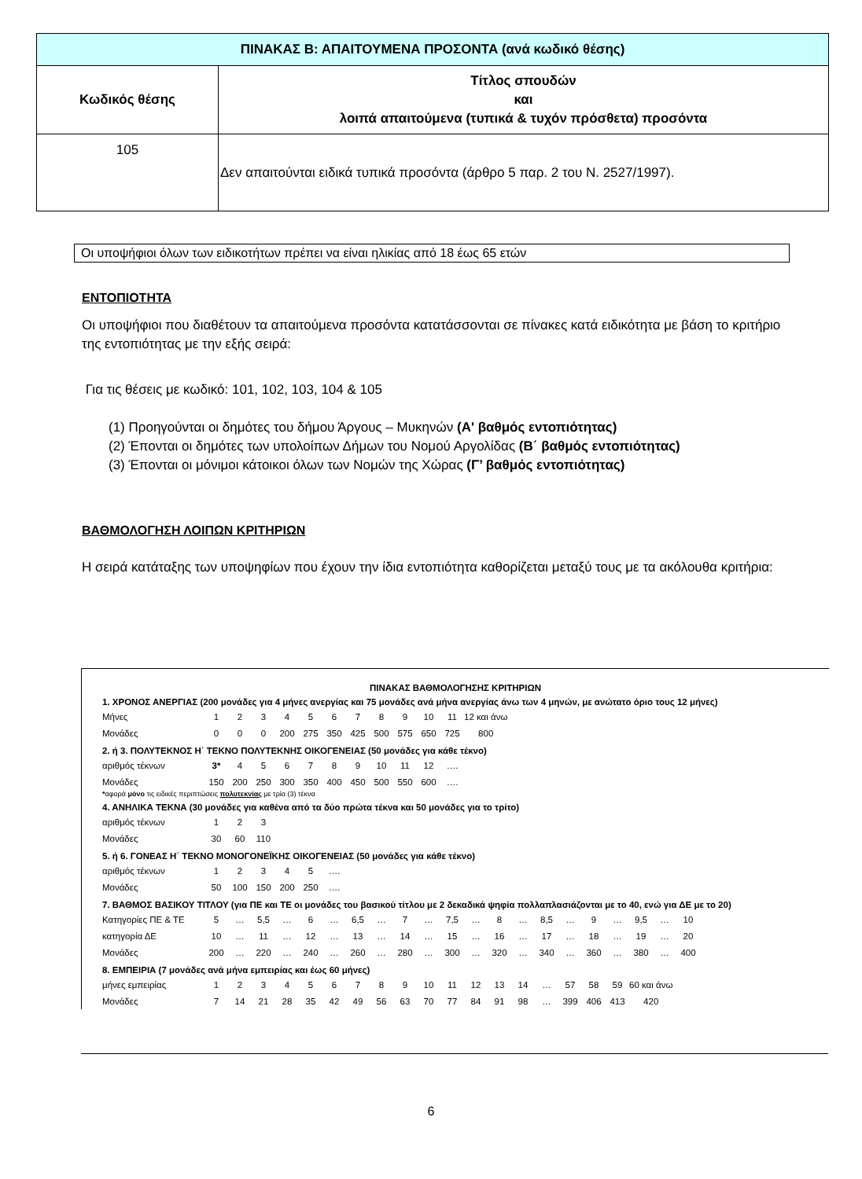| ΠΙΝΑΚΑΣ Β: ΑΠΑΙΤΟΥΜΕΝΑ ΠΡΟΣΟΝΤΑ (ανά κωδικό θέσης) | |
| --- | --- |
| Κωδικός θέσης | Τίτλος σπουδών και λοιπά απαιτούμενα (τυπικά & τυχόν πρόσθετα) προσόντα |
| 105 | Δεν απαιτούνται ειδικά τυπικά προσόντα (άρθρο 5 παρ. 2 του Ν. 2527/1997). |
Οι υποψήφιοι όλων των ειδικοτήτων πρέπει να είναι ηλικίας από 18 έως 65 ετών
ΕΝΤΟΠΙΟΤΗΤΑ
Οι υποψήφιοι που διαθέτουν τα απαιτούμενα προσόντα κατατάσσονται σε πίνακες κατά ειδικότητα με βάση το κριτήριο της εντοπιότητας με την εξής σειρά:
Για τις θέσεις με κωδικό: 101, 102, 103, 104 & 105
(1) Προηγούνται οι δημότες του δήμου Άργους – Μυκηνών (Α' βαθμός εντοπιότητας)
(2) Έπονται οι δημότες των υπολοίπων Δήμων του Νομού Αργολίδας (Β΄ βαθμός εντοπιότητας)
(3) Έπονται οι μόνιμοι κάτοικοι όλων των Νομών της Χώρας (Γ’ βαθμός εντοπιότητας)
ΒΑΘΜΟΛΟΓΗΣΗ ΛΟΙΠΩΝ ΚΡΙΤΗΡΙΩΝ
Η σειρά κατάταξης των υποψηφίων που έχουν την ίδια εντοπιότητα καθορίζεται μεταξύ τους με τα ακόλουθα κριτήρια:
ΠΙΝΑΚΑΣ ΒΑΘΜΟΛΟΓΗΣΗΣ ΚΡΙΤΗΡΙΩΝ
1. ΧΡΟΝΟΣ ΑΝΕΡΓΙΑΣ (200 μονάδες για 4 μήνες ανεργίας και 75 μονάδες ανά μήνα ανεργίας άνω των 4 μηνών, με ανώτατο όριο τους 12 μήνες)
| Μήνες | 1 | 2 | 3 | 4 | 5 | 6 | 7 | 8 | 9 | 10 | 11 | 12 και άνω |
| Μονάδες | 0 | 0 | 0 | 200 | 275 | 350 | 425 | 500 | 575 | 650 | 725 | 800 |
2. ή 3. ΠΟΛΥΤΕΚΝΟΣ Η΄ ΤΕΚΝΟ ΠΟΛΥΤΕΚΝΗΣ ΟΙΚΟΓΕΝΕΙΑΣ (50 μονάδες για κάθε τέκνο)
| αριθμός τέκνων | 3* | 4 | 5 | 6 | 7 | 8 | 9 | 10 | 11 | 12 | …. |
| Μονάδες | 150 | 200 | 250 | 300 | 350 | 400 | 450 | 500 | 550 | 600 | …. |
*αφορά μόνο τις ειδικές περιπτώσεις πολυτεκνίας με τρία (3) τέκνα
4. ΑΝΗΛΙΚΑ ΤΕΚΝΑ (30 μονάδες για καθένα από τα δύο πρώτα τέκνα και 50 μονάδες για το τρίτο)
| αριθμός τέκνων | 1 | 2 | 3 |
| Μονάδες | 30 | 60 | 110 |
5. ή 6. ΓΟΝΕΑΣ Η΄ ΤΕΚΝΟ ΜΟΝΟΓΟΝΕΪΚΗΣ ΟΙΚΟΓΕΝΕΙΑΣ (50 μονάδες για κάθε τέκνο)
| αριθμός τέκνων | 1 | 2 | 3 | 4 | 5 | …. |
| Μονάδες | 50 | 100 | 150 | 200 | 250 | …. |
7. ΒΑΘΜΟΣ ΒΑΣΙΚΟΥ ΤΙΤΛΟΥ (για ΠΕ και ΤΕ οι μονάδες του βασικού τίτλου με 2 δεκαδικά ψηφία πολλαπλασιάζονται με το 40, ενώ για ΔΕ με το 20)
| Κατηγορίες ΠΕ & ΤΕ | 5 | … | 5,5 | … | 6 | … | 6,5 | … | 7 | … | 7,5 | … | 8 | … | 8,5 | … | 9 | … | 9,5 | … | 10 |
| κατηγορία ΔΕ | 10 | … | 11 | … | 12 | … | 13 | … | 14 | … | 15 | … | 16 | … | 17 | … | 18 | … | 19 | … | 20 |
| Μονάδες | 200 | … | 220 | … | 240 | … | 260 | … | 280 | … | 300 | … | 320 | … | 340 | … | 360 | … | 380 | … | 400 |
8. ΕΜΠΕΙΡΙΑ (7 μονάδες ανά μήνα εμπειρίας και έως 60 μήνες)
| μήνες εμπειρίας | 1 | 2 | 3 | 4 | 5 | 6 | 7 | 8 | 9 | 10 | 11 | 12 | 13 | 14 | … | 57 | 58 | 59 | 60 και άνω |
| Μονάδες | 7 | 14 | 21 | 28 | 35 | 42 | 49 | 56 | 63 | 70 | 77 | 84 | 91 | 98 | … | 399 | 406 | 413 | 420 |
6